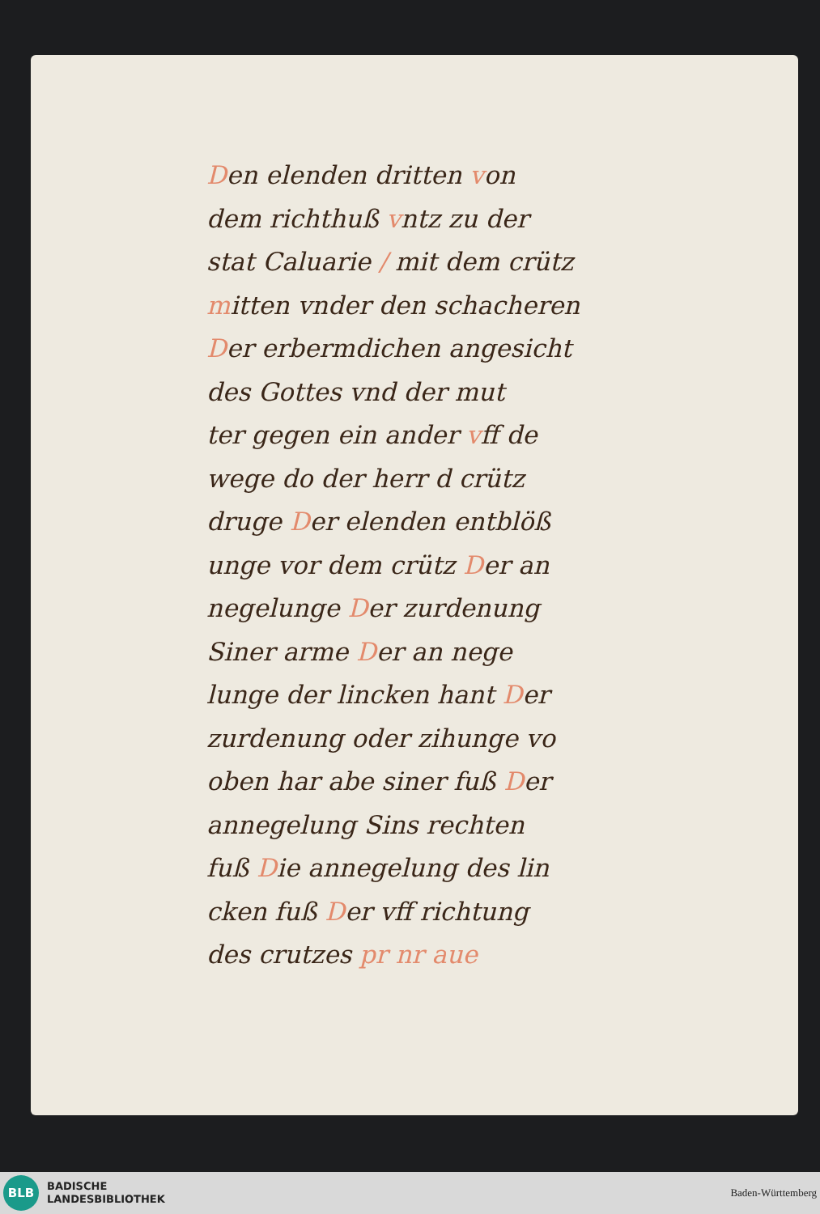Den elenden dritten von
dem richthuß vntz zu der
stat Caluarie / mit dem crütz
mitten vnder den schacheren
Der erbermdichen angesicht
des Gottes vnd der mut
ter gegen ein ander vff de
wege do der herr d crütz
druge Der elenden entblöß
unge vor dem crütz Der an
negelunge Der zurdenung
Siner arme Der an nege
lunge der lincken hant Der
zurdenung oder zihunge vo
oben har abe siner fuß Der
annegelung Sins rechten
fuß Die annegelung des lin
cken fuß Der vff richtung
des crutzes pr nr aue
BLB
BADISCHE
LANDESBIBLIOTHEK
Baden-Württemberg